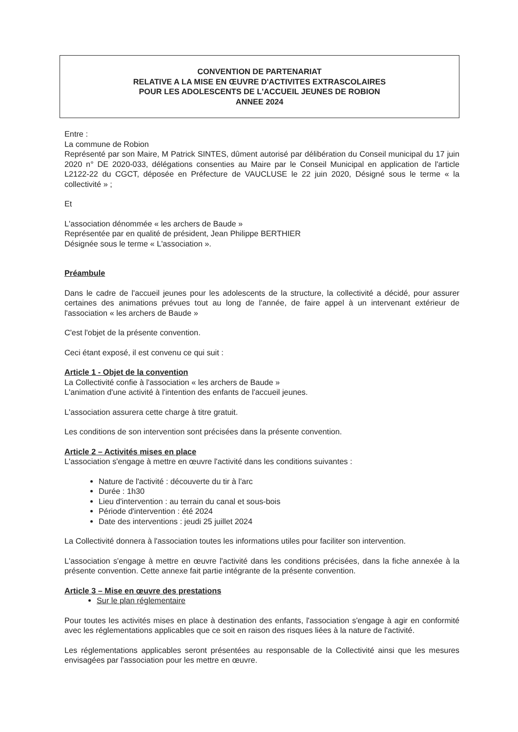CONVENTION DE PARTENARIAT
RELATIVE A LA MISE EN ŒUVRE D'ACTIVITES EXTRASCOLAIRES
POUR LES ADOLESCENTS DE L'ACCUEIL JEUNES DE ROBION
ANNEE 2024
Entre :
La commune de Robion
Représenté par son Maire, M Patrick SINTES, dûment autorisé par délibération du Conseil municipal du 17 juin 2020 n° DE 2020-033, délégations consenties au Maire par le Conseil Municipal en application de l'article L2122-22 du CGCT, déposée en Préfecture de VAUCLUSE le 22 juin 2020, Désigné sous le terme « la collectivité » ;
Et
L'association dénommée « les archers de Baude »
Représentée par en qualité de président, Jean Philippe BERTHIER
Désignée sous le terme « L'association ».
Préambule
Dans le cadre de l'accueil jeunes pour les adolescents de la structure, la collectivité a décidé, pour assurer certaines des animations prévues tout au long de l'année, de faire appel à un intervenant extérieur de l'association « les archers de Baude »
C'est l'objet de la présente convention.
Ceci étant exposé, il est convenu ce qui suit :
Article 1 - Objet de la convention
La Collectivité confie à l'association « les archers de Baude »
L'animation d'une activité à l'intention des enfants de l'accueil jeunes.
L'association assurera cette charge à titre gratuit.
Les conditions de son intervention sont précisées dans la présente convention.
Article 2 – Activités mises en place
L'association s'engage à mettre en œuvre l'activité dans les conditions suivantes :
Nature de l'activité : découverte du tir à l'arc
Durée : 1h30
Lieu d'intervention : au terrain du canal et sous-bois
Période d'intervention : été 2024
Date des interventions : jeudi 25 juillet 2024
La Collectivité donnera à l'association toutes les informations utiles pour faciliter son intervention.
L'association s'engage à mettre en œuvre l'activité dans les conditions précisées, dans la fiche annexée à la présente convention. Cette annexe fait partie intégrante de la présente convention.
Article 3 – Mise en œuvre des prestations
Sur le plan réglementaire
Pour toutes les activités mises en place à destination des enfants, l'association s'engage à agir en conformité avec les réglementations applicables que ce soit en raison des risques liées à la nature de l'activité.
Les réglementations applicables seront présentées au responsable de la Collectivité ainsi que les mesures envisagées par l'association pour les mettre en œuvre.